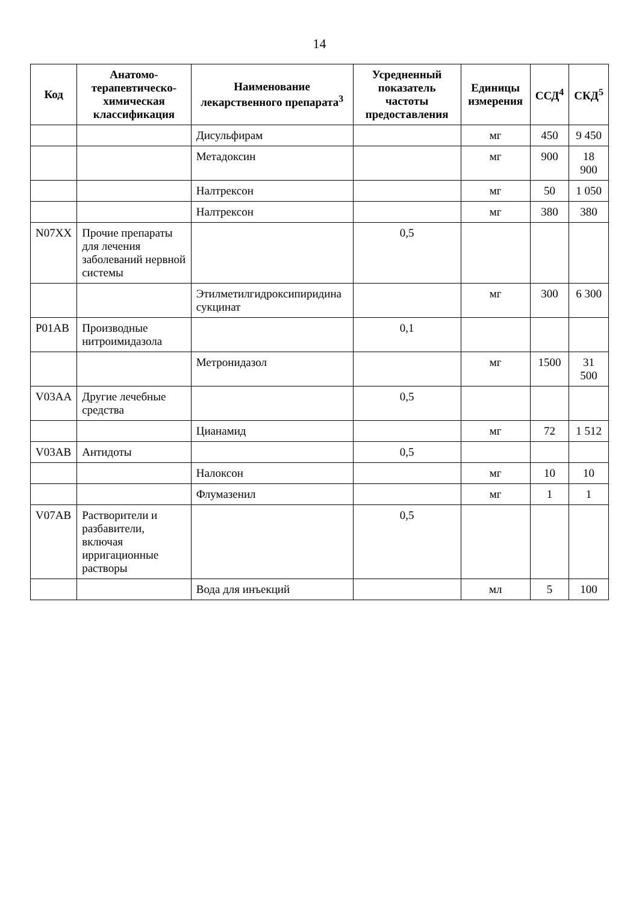14
| Код | Анатомо-терапевтическо-химическая классификация | Наименование лекарственного препарата<sup>3</sup> | Усредненный показатель частоты предоставления | Единицы измерения | ССД<sup>4</sup> | СКД<sup>5</sup> |
| --- | --- | --- | --- | --- | --- | --- |
| | | Дисульфирам | | мг | 450 | 9 450 |
| | | Метадоксин | | мг | 900 | 18 900 |
| | | Налтрексон | | мг | 50 | 1 050 |
| | | Налтрексон | | мг | 380 | 380 |
| N07XX | Прочие препараты для лечения заболеваний нервной системы | | 0,5 | | | |
| | | Этилметилгидроксипиридина сукцинат | | мг | 300 | 6 300 |
| P01AB | Производные нитроимидазола | | 0,1 | | | |
| | | Метронидазол | | мг | 1500 | 31 500 |
| V03AA | Другие лечебные средства | | 0,5 | | | |
| | | Цианамид | | мг | 72 | 1 512 |
| V03AB | Антидоты | | 0,5 | | | |
| | | Налоксон | | мг | 10 | 10 |
| | | Флумазенил | | мг | 1 | 1 |
| V07AB | Растворители и разбавители, включая ирригационные растворы | | 0,5 | | | |
| | | Вода для инъекций | | мл | 5 | 100 |